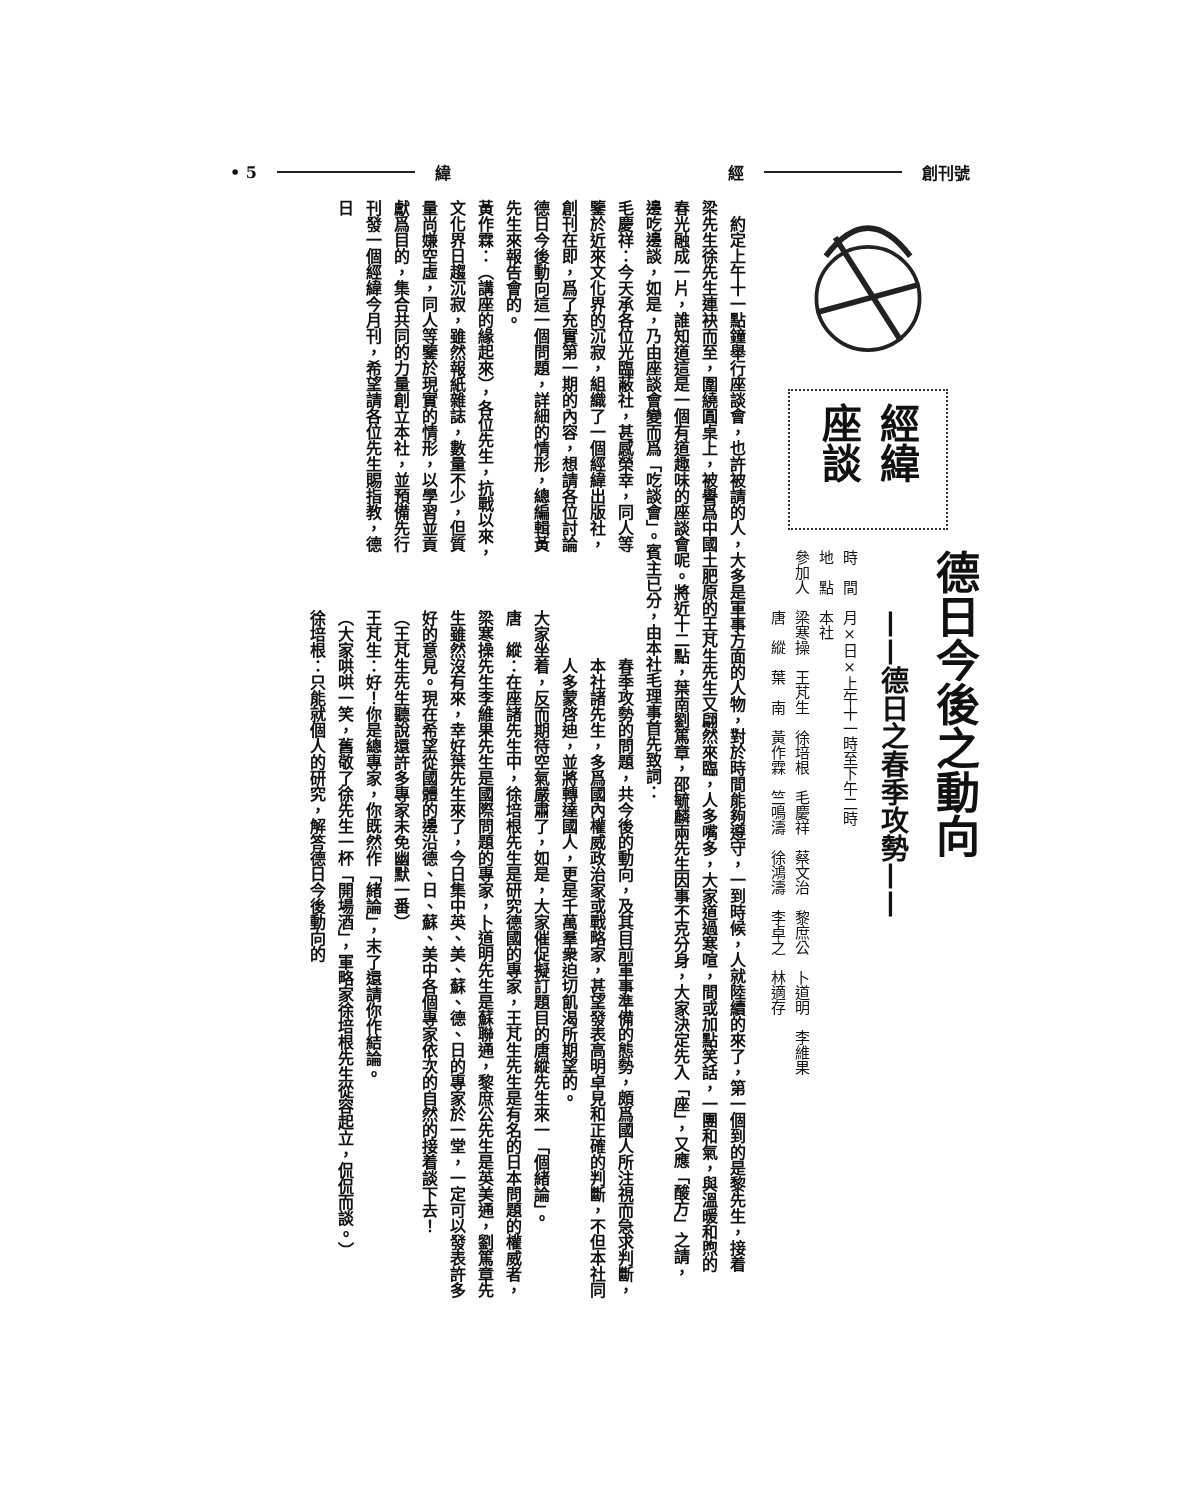創刊號 經 緯 • 5
經緯
座談
德日今後之動向
——德日之春季攻勢——
時　間　月×日×上午十一時至下午二時
地　點　本社
參加人　梁寒操　王芃生　徐培根　毛慶祥　蔡文治　黎庶公　卜道明　李維果
　　　　唐　縱　葉　南　黃作霖　竺鳴濤　徐鴻濤　李卓之　林適存
約定上午十一點鐘舉行座談會，也許被請的人，大多是軍事方面的人物，對於時間能夠遵守，一到時候，人就陸續的來了，第一個到的是黎先生，接着梁先生徐先生連袂而至，圍繞圓桌上，被譽爲中國土肥原的王芃生先生又翩然來臨，人多嘴多，大家道過寒喧，間或加點笑話，一團和氣，與溫暖和煦的春光融成一片，誰知道這是一個有道趣味的座談會呢。將近十二點，葉南劉篤章，邵毓麟兩先生因事不克分身，大家決定先入「座」，又應「酸方」之請，邊吃邊談，如是，乃由座談會變而爲「吃談會」。賓主已分，由本社毛理事首先致詞：
毛慶祥：今天承各位光臨蔽社，甚感榮幸，同人等鑒於近來文化界的沉寂，組織了一個經緯出版社，創刊在即，爲了充實第一期的內容，想請各位討論德日今後動向這一個問題，詳細的情形，總編輯黃先生來報告會的。
黃作霖：（講座的緣起來），各位先生，抗戰以來，文化界日趨沉寂，雖然報紙雜誌，數量不少，但質量尚嫌空虛，同人等鑒於現實的情形，以學習並貢獻爲目的，集合共同的力量創立本社，並預備先行刊發一個經緯今月刊，希望請各位先生賜指教，德日
春季攻勢的問題，共今後的動向，及其目前軍事準備的態勢，頗爲國人所注視而急求判斷，本社諸先生，多爲國內權威政治家或戰略家，甚望發表高明卓見和正確的判斷，不但本社同人多蒙啓迪，並將轉達國人，更是千萬羣衆迫切飢渴所期望的。
大家坐着，反而期待空氣嚴肅了，如是，大家催促擬訂題目的唐縱先生來一「個緒論」。
唐　縱：在座諸先生中，徐培根先生是研究德國的專家，王芃生先生是有名的日本問題的權威者，梁寒操先生李維果先生是國際問題的專家，卜道明先生是蘇聯通，黎庶公先生是英美通，劉篤章先生雖然沒有來，幸好葉先生來了，今日集中英、美、蘇、德、日的專家於一堂，一定可以發表許多好的意見。現在希望從國體的邊沿德、日、蘇、美中各個專家依次的自然的接着談下去！
（王芃生先生聽說還許多專家未免幽默一番）
王芃生：好！你是總專家，你既然作「緒論」，末了還請你作結論。
（大家哄哄一笑，舊敬了徐先生一杯「開場酒」，軍略家徐培根先生從容起立，侃侃而談。）
徐培根：只能就個人的研究，解答德日今後動向的